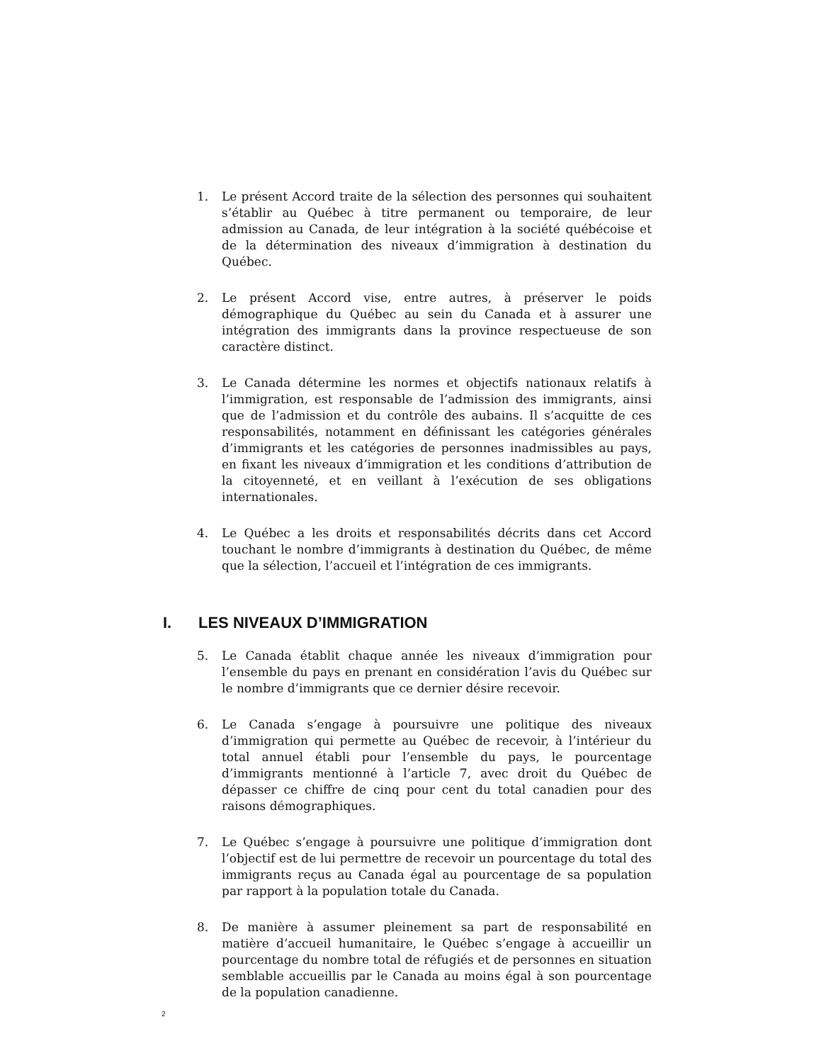1. Le présent Accord traite de la sélection des personnes qui souhaitent s’établir au Québec à titre permanent ou temporaire, de leur admission au Canada, de leur intégration à la société québécoise et de la détermination des niveaux d’immigration à destination du Québec.
2. Le présent Accord vise, entre autres, à préserver le poids démographique du Québec au sein du Canada et à assurer une intégration des immigrants dans la province respectueuse de son caractère distinct.
3. Le Canada détermine les normes et objectifs nationaux relatifs à l’immigration, est responsable de l’admission des immigrants, ainsi que de l’admission et du contrôle des aubains. Il s’acquitte de ces responsabilités, notamment en définissant les catégories générales d’immigrants et les catégories de personnes inadmissibles au pays, en fixant les niveaux d’immigration et les conditions d’attribution de la citoyenneté, et en veillant à l’exécution de ses obligations internationales.
4. Le Québec a les droits et responsabilités décrits dans cet Accord touchant le nombre d’immigrants à destination du Québec, de même que la sélection, l’accueil et l’intégration de ces immigrants.
I. LES NIVEAUX D’IMMIGRATION
5. Le Canada établit chaque année les niveaux d’immigration pour l’ensemble du pays en prenant en considération l’avis du Québec sur le nombre d’immigrants que ce dernier désire recevoir.
6. Le Canada s’engage à poursuivre une politique des niveaux d’immigration qui permette au Québec de recevoir, à l’intérieur du total annuel établi pour l’ensemble du pays, le pourcentage d’immigrants mentionné à l’article 7, avec droit du Québec de dépasser ce chiffre de cinq pour cent du total canadien pour des raisons démographiques.
7. Le Québec s’engage à poursuivre une politique d’immigration dont l’objectif est de lui permettre de recevoir un pourcentage du total des immigrants reçus au Canada égal au pourcentage de sa population par rapport à la population totale du Canada.
8. De manière à assumer pleinement sa part de responsabilité en matière d’accueil humanitaire, le Québec s’engage à accueillir un pourcentage du nombre total de réfugiés et de personnes en situation semblable accueillis par le Canada au moins égal à son pourcentage de la population canadienne.
2